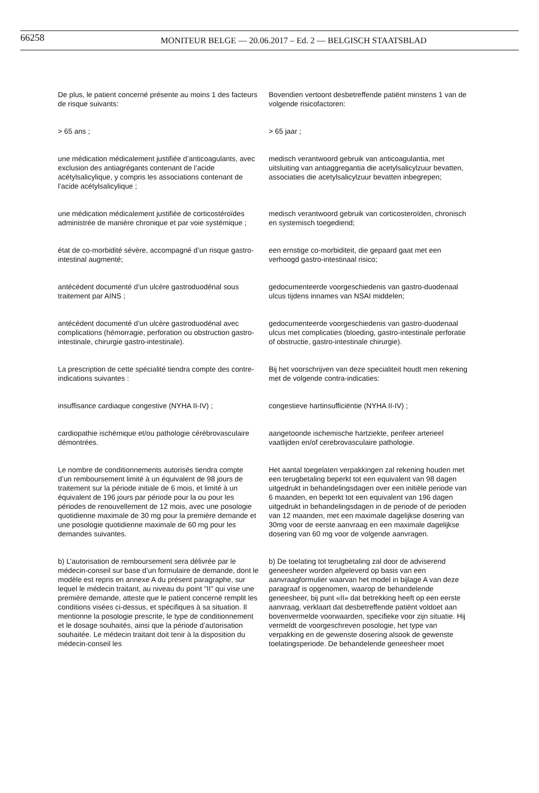66258 MONITEUR BELGE — 20.06.2017 – Ed. 2 — BELGISCH STAATSBLAD
De plus, le patient concerné présente au moins 1 des facteurs de risque suivants:
Bovendien vertoont desbetreffende patiënt minstens 1 van de volgende risicofactoren:
> 65 ans ; > 65 jaar ;
une médication médicalement justifiée d’anticoagulants, avec exclusion des antiagrégants contenant de l’acide acétylsalicylique, y compris les associations contenant de l’acide acétylsalicylique ;
medisch verantwoord gebruik van anticoagulantia, met uitsluiting van antiaggregantia die acetylsalicylzuur bevatten, associaties die acetylsalicylzuur bevatten inbegrepen;
une médication médicalement justifiée de corticostéroïdes administrée de manière chronique et par voie systémique ;
medisch verantwoord gebruik van corticosteroïden, chronisch en systemisch toegediend;
état de co-morbidité sévère, accompagné d’un risque gastro-intestinal augmenté;
een ernstige co-morbiditeit, die gepaard gaat met een verhoogd gastro-intestinaal risico;
antécédent documenté d’un ulcère gastroduodénal sous traitement par AINS ;
gedocumenteerde voorgeschiedenis van gastro-duodenaal ulcus tijdens innames van NSAI middelen;
antécédent documenté d’un ulcère gastroduodénal avec complications (hémorragie, perforation ou obstruction gastro-intestinale, chirurgie gastro-intestinale).
gedocumenteerde voorgeschiedenis van gastro-duodenaal ulcus met complicaties (bloeding, gastro-intestinale perforatie of obstructie, gastro-intestinale chirurgie).
La prescription de cette spécialité tiendra compte des contre-indications suivantes :
Bij het voorschrijven van deze specialiteit houdt men rekening met de volgende contra-indicaties:
insuffisance cardiaque congestive (NYHA II-IV) ;
congestieve hartinsufficiëntie (NYHA II-IV) ;
cardiopathie ischémique et/ou pathologie cérébrovasculaire démontrées.
aangetoonde ischemische hartziekte, perifeer arterieel vaatlijden en/of cerebrovasculaire pathologie.
Le nombre de conditionnements autorisés tiendra compte d’un remboursement limité à un équivalent de 98 jours de traitement sur la période initiale de 6 mois, et limité à un équivalent de 196 jours par période pour la ou pour les périodes de renouvellement de 12 mois, avec une posologie quotidienne maximale de 30 mg pour la première demande et une posologie quotidienne maximale de 60 mg pour les demandes suivantes.
Het aantal toegelaten verpakkingen zal rekening houden met een terugbetaling beperkt tot een equivalent van 98 dagen uitgedrukt in behandelingsdagen over een initiële periode van 6 maanden, en beperkt tot een equivalent van 196 dagen uitgedrukt in behandelingsdagen in de periode of de perioden van 12 maanden, met een maximale dagelijkse dosering van 30mg voor de eerste aanvraag en een maximale dagelijkse dosering van 60 mg voor de volgende aanvragen.
b) L’autorisation de remboursement sera délivrée par le médecin-conseil sur base d’un formulaire de demande, dont le modèle est repris en annexe A du présent paragraphe, sur lequel le médecin traitant, au niveau du point "II" qui vise une première demande, atteste que le patient concerné remplit les conditions visées ci-dessus, et spécifiques à sa situation. Il mentionne la posologie prescrite, le type de conditionnement et le dosage souhaités, ainsi que la période d’autorisation souhaitée. Le médecin traitant doit tenir à la disposition du médecin-conseil les
b) De toelating tot terugbetaling zal door de adviserend geneesheer worden afgeleverd op basis van een aanvraagformulier waarvan het model in bijlage A van deze paragraaf is opgenomen, waarop de behandelende geneesheer, bij punt «II» dat betrekking heeft op een eerste aanvraag, verklaart dat desbetreffende patiënt voldoet aan bovenvermelde voorwaarden, specifieke voor zijn situatie. Hij vermeldt de voorgeschreven posologie, het type van verpakking en de gewenste dosering alsook de gewenste toelatingsperiode. De behandelende geneesheer moet